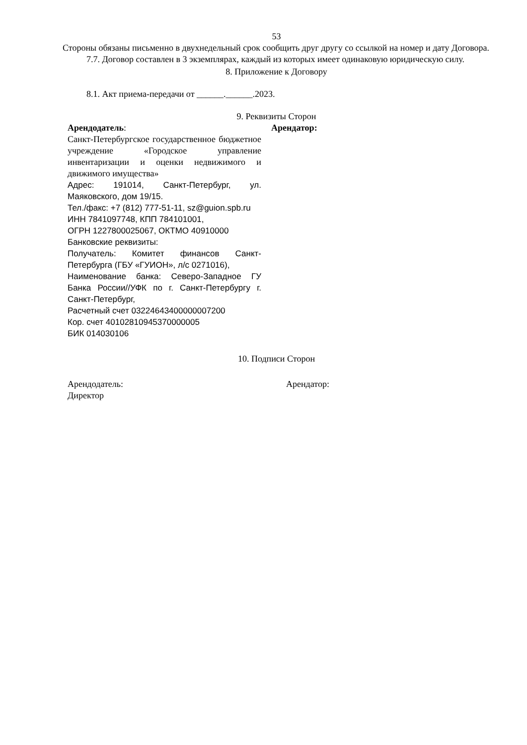53
Стороны обязаны письменно в двухнедельный срок сообщить друг другу со ссылкой на номер и дату Договора.
7.7. Договор составлен в 3 экземплярах, каждый из которых имеет одинаковую юридическую силу.
8. Приложение к Договору
8.1. Акт приема-передачи от ______.______.2023.
9. Реквизиты Сторон
Арендодатель:
Санкт-Петербургское государственное бюджетное учреждение «Городское управление инвентаризации и оценки недвижимого и движимого имущества»
Адрес: 191014, Санкт-Петербург, ул. Маяковского, дом 19/15.
Тел./факс: +7 (812) 777-51-11, sz@guion.spb.ru
ИНН 7841097748, КПП 784101001,
ОГРН 1227800025067, ОКТМО 40910000
Банковские реквизиты:
Получатель: Комитет финансов Санкт-Петербурга (ГБУ «ГУИОН», л/с 0271016),
Наименование банка: Северо-Западное ГУ Банка России//УФК по г. Санкт-Петербургу г. Санкт-Петербург,
Расчетный счет 03224643400000007200
Кор. счет 40102810945370000005
БИК 014030106
Арендатор:
10. Подписи Сторон
Арендодатель:
Директор
Арендатор: